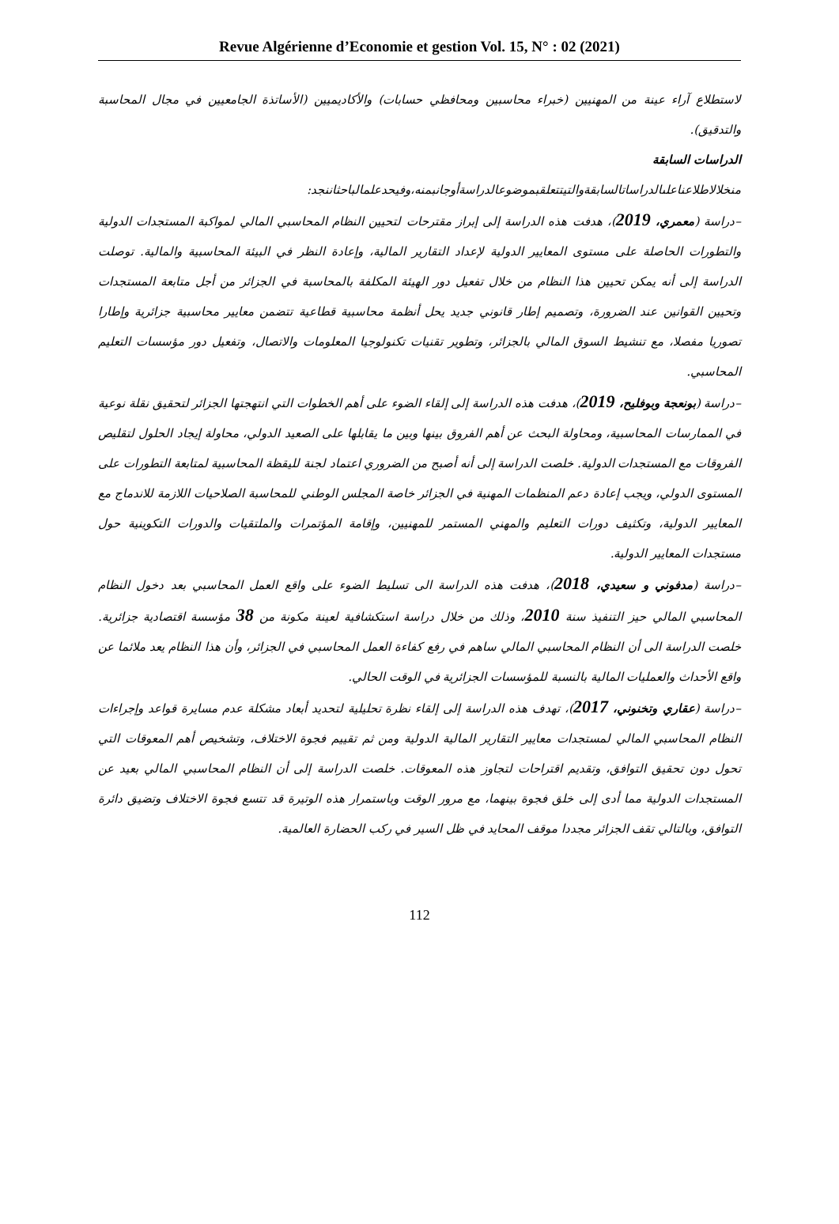Revue Algérienne d’Economie et gestion Vol. 15, N° : 02 (2021)
لاستطلاع آراء عينة من المهنيين (خبراء محاسبين ومحافظي حسابات) والأكاديميين (الأساتذة الجامعيين في مجال المحاسبة والتدقيق).
الدراسات السابقة
منخلالاطلاعناعلىالدراساتالسابقةوالتيتتعلقبموضوعالدراسةأوجانبمنه،وفيحدعلمالباحثاننجد:
–دراسة (معمري، 2019)، هدفت هذه الدراسة إلى إبراز مقترحات لتحيين النظام المحاسبي المالي لمواكبة المستجدات الدولية والتطورات الحاصلة على مستوى المعايير الدولية لإعداد التقارير المالية، وإعادة النظر في البيئة المحاسبية والمالية. توصلت الدراسة إلى أنه يمكن تحيين هذا النظام من خلال تفعيل دور الهيئة المكلفة بالمحاسبة في الجزائر من أجل متابعة المستجدات وتحيين القوانين عند الضرورة، وتصميم إطار قانوني جديد يحل أنظمة محاسبية قطاعية تتضمن معايير محاسبية جزائرية وإطارا تصوريا مفصلا، مع تنشيط السوق المالي بالجزائر، وتطوير تقنيات تكنولوجيا المعلومات والاتصال، وتفعيل دور مؤسسات التعليم المحاسبي.
–دراسة (بونعجة وبوفليح، 2019)، هدفت هذه الدراسة إلى إلقاء الضوء على أهم الخطوات التي انتهجتها الجزائر لتحقيق نقلة نوعية في الممارسات المحاسبية، ومحاولة البحث عن أهم الفروق بينها وبين ما يقابلها على الصعيد الدولي، محاولة إيجاد الحلول لتقليص الفروقات مع المستجدات الدولية. خلصت الدراسة إلى أنه أصبح من الضروري اعتماد لجنة لليقظة المحاسبية لمتابعة التطورات على المستوى الدولي، ويجب إعادة دعم المنظمات المهنية في الجزائر خاصة المجلس الوطني للمحاسبة الصلاحيات اللازمة للاندماج مع المعايير الدولية، وتكثيف دورات التعليم والمهني المستمر للمهنيين، وإقامة المؤتمرات والملتقيات والدورات التكوينية حول مستجدات المعايير الدولية.
–دراسة (مدفوني و سعيدي، 2018)، هدفت هذه الدراسة الى تسليط الضوء على واقع العمل المحاسبي بعد دخول النظام المحاسبي المالي حيز التنفيذ سنة 2010، وذلك من خلال دراسة استكشافية لعينة مكونة من 38 مؤسسة اقتصادية جزائرية. خلصت الدراسة الى أن النظام المحاسبي المالي ساهم في رفع كفاءة العمل المحاسبي في الجزائر، وأن هذا النظام يعد ملائما عن واقع الأحداث والعمليات المالية بالنسبة للمؤسسات الجزائرية في الوقت الحالي.
–دراسة (عقاري وتخنوني، 2017)، تهدف هذه الدراسة إلى إلقاء نظرة تحليلية لتحديد أبعاد مشكلة عدم مسايرة قواعد وإجراءات النظام المحاسبي المالي لمستجدات معايير التقارير المالية الدولية ومن ثم تقييم فجوة الاختلاف، وتشخيص أهم المعوقات التي تحول دون تحقيق التوافق، وتقديم اقتراحات لتجاوز هذه المعوقات. خلصت الدراسة إلى أن النظام المحاسبي المالي بعيد عن المستجدات الدولية مما أدى إلى خلق فجوة بينهما، مع مرور الوقت وباستمرار هذه الوتيرة قد تتسع فجوة الاختلاف وتضيق دائرة التوافق، وبالتالي تقف الجزائر مجددا موقف المحايد في ظل السير في ركب الحضارة العالمية.
112